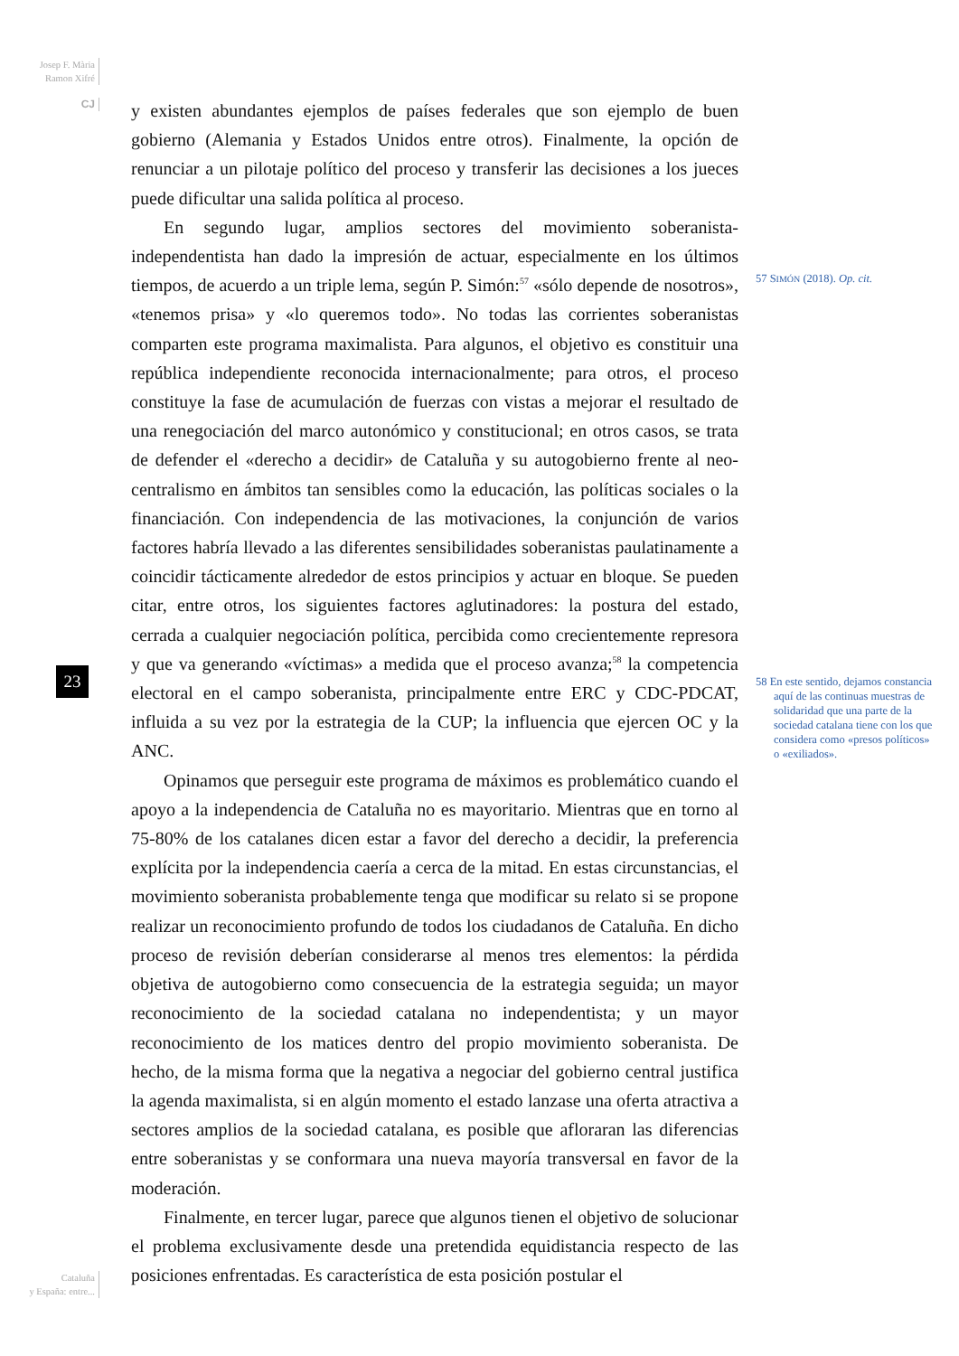Josep F. Mària
Ramon Xifré
CJ
y existen abundantes ejemplos de países federales que son ejemplo de buen gobierno (Alemania y Estados Unidos entre otros). Finalmente, la opción de renunciar a un pilotaje político del proceso y transferir las decisiones a los jueces puede dificultar una salida política al proceso.
En segundo lugar, amplios sectores del movimiento soberanista-independentista han dado la impresión de actuar, especialmente en los últimos tiempos, de acuerdo a un triple lema, según P. Simón:<sup>57</sup> «sólo depende de nosotros», «tenemos prisa» y «lo queremos todo». No todas las corrientes soberanistas comparten este programa maximalista. Para algunos, el objetivo es constituir una república independiente reconocida internacionalmente; para otros, el proceso constituye la fase de acumulación de fuerzas con vistas a mejorar el resultado de una renegociación del marco autonómico y constitucional; en otros casos, se trata de defender el «derecho a decidir» de Cataluña y su autogobierno frente al neo-centralismo en ámbitos tan sensibles como la educación, las políticas sociales o la financiación. Con independencia de las motivaciones, la conjunción de varios factores habría llevado a las diferentes sensibilidades soberanistas paulatinamente a coincidir tácticamente alrededor de estos principios y actuar en bloque. Se pueden citar, entre otros, los siguientes factores aglutinadores: la postura del estado, cerrada a cualquier negociación política, percibida como crecientemente represora y que va generando «víctimas» a medida que el proceso avanza;<sup>58</sup> la competencia electoral en el campo soberanista, principalmente entre ERC y CDC-PDCAT, influida a su vez por la estrategia de la CUP; la influencia que ejercen OC y la ANC.
Opinamos que perseguir este programa de máximos es problemático cuando el apoyo a la independencia de Cataluña no es mayoritario. Mientras que en torno al 75-80% de los catalanes dicen estar a favor del derecho a decidir, la preferencia explícita por la independencia caería a cerca de la mitad. En estas circunstancias, el movimiento soberanista probablemente tenga que modificar su relato si se propone realizar un reconocimiento profundo de todos los ciudadanos de Cataluña. En dicho proceso de revisión deberían considerarse al menos tres elementos: la pérdida objetiva de autogobierno como consecuencia de la estrategia seguida; un mayor reconocimiento de la sociedad catalana no independentista; y un mayor reconocimiento de los matices dentro del propio movimiento soberanista. De hecho, de la misma forma que la negativa a negociar del gobierno central justifica la agenda maximalista, si en algún momento el estado lanzase una oferta atractiva a sectores amplios de la sociedad catalana, es posible que afloraran las diferencias entre soberanistas y se conformara una nueva mayoría transversal en favor de la moderación.
Finalmente, en tercer lugar, parece que algunos tienen el objetivo de solucionar el problema exclusivamente desde una pretendida equidistancia respecto de las posiciones enfrentadas. Es característica de esta posición postular el
57 SIMÓN (2018). Op. cit.
58 En este sentido, dejamos constancia aquí de las continuas muestras de solidaridad que una parte de la sociedad catalana tiene con los que considera como «presos políticos» o «exiliados».
23
Cataluña
y España: entre...